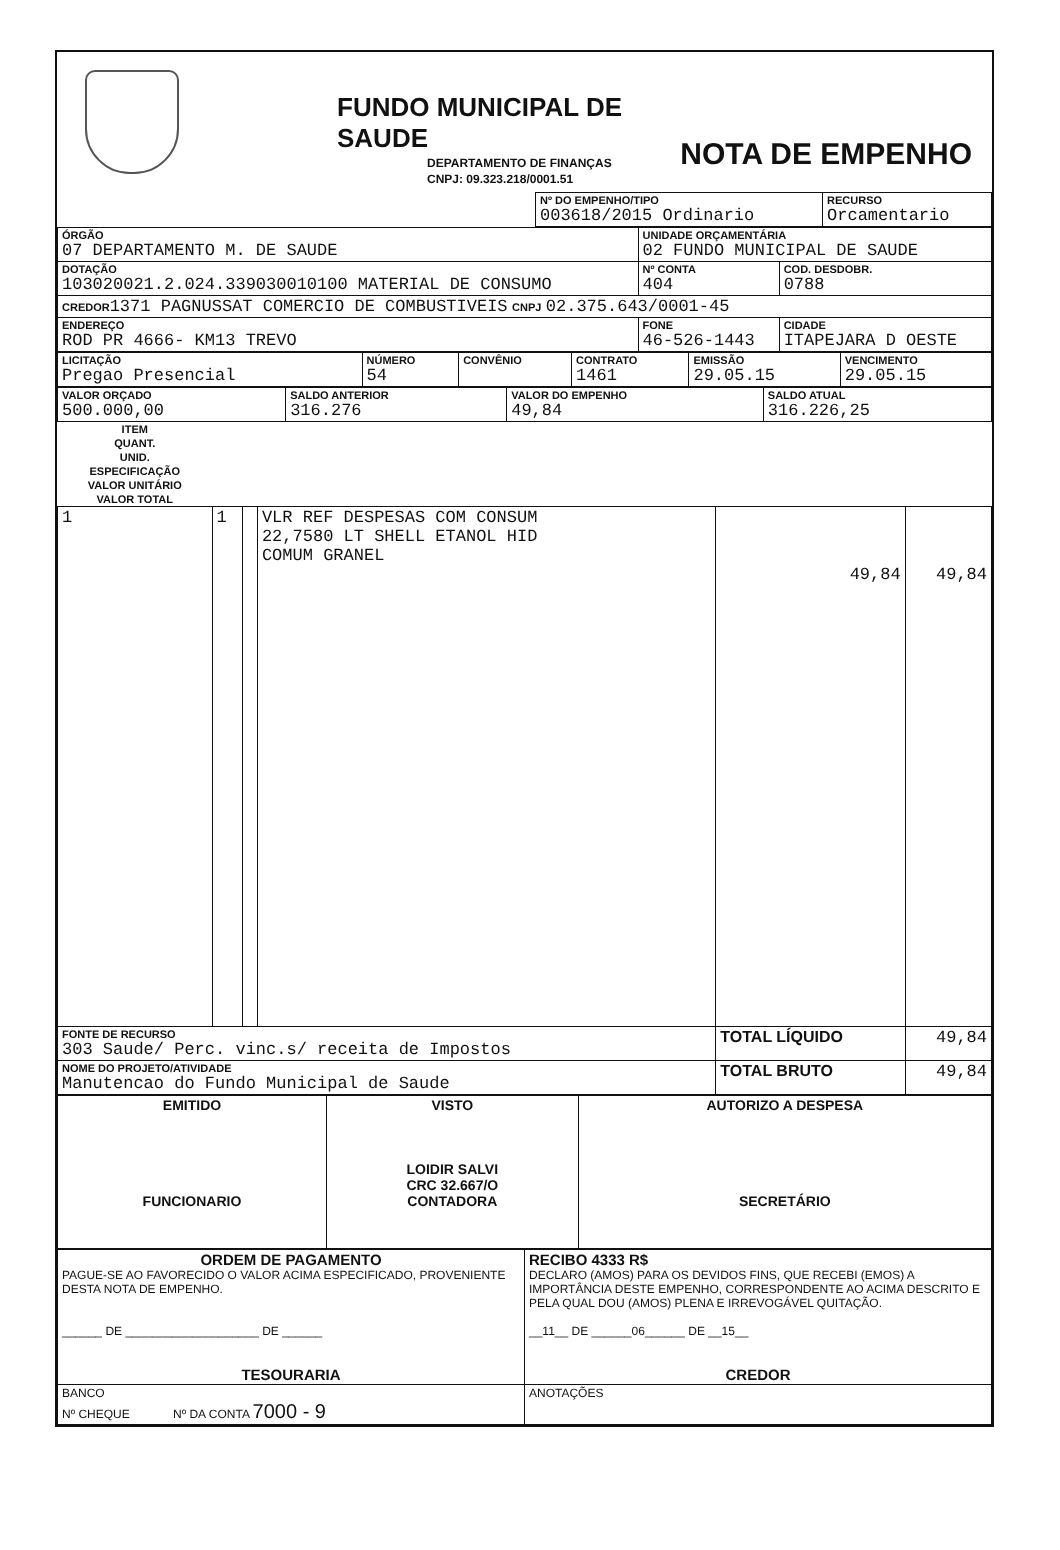FUNDO MUNICIPAL DE SAUDE
DEPARTAMENTO DE FINANÇAS
CNPJ: 09.323.218/0001.51
NOTA DE EMPENHO
| | Nº DO EMPENHO/TIPO 003618/2015 Ordinario | RECURSO Orcamentario |
| ÓRGÃO 07 DEPARTAMENTO M. DE SAUDE | UNIDADE ORÇAMENTÁRIA 02 FUNDO MUNICIPAL DE SAUDE | | |
| DOTAÇÃO 103020021.2.024.339030010100 MATERIAL DE CONSUMO | | Nº CONTA 404 | COD. DESDOBR. 0788 |
| CREDOR 1371 PAGNUSSAT COMERCIO DE COMBUSTIVEIS CNPJ 02.375.643/0001-45 | | | |
| ENDEREÇO ROD PR 4666- KM13 TREVO | FONE 46-526-1443 | | CIDADE ITAPEJARA D OESTE |
| LICITAÇÃO Pregao Presencial | NÚMERO 54 | CONVÊNIO | CONTRATO 1461 | EMISSÃO 29.05.15 | VENCIMENTO 29.05.15 |
| VALOR ORÇADO 500.000,00 | SALDO ANTERIOR 316.276 | VALOR DO EMPENHO 49,84 | SALDO ATUAL 316.226,25 |
| ITEM | QUANT. | UNID. | ESPECIFICAÇÃO | VALOR UNITÁRIO | VALOR TOTAL |
| --- | --- | --- | --- | --- | --- |
| 1 | 1 | | VLR REF DESPESAS COM CONSUM 22,7580 LT SHELL ETANOL HID COMUM GRANEL | 49,84 | 49,84 |
| FONTE DE RECURSO 303 Saude/ Perc. vinc.s/ receita de Impostos | | | | TOTAL LÍQUIDO | 49,84 |
| NOME DO PROJETO/ATIVIDADE Manutencao do Fundo Municipal de Saude | | | | TOTAL BRUTO | 49,84 |
| EMITIDO FUNCIONARIO | VISTO LOIDIR SALVI CRC 32.667/O CONTADORA | AUTORIZO A DESPESA SECRETÁRIO |
| ORDEM DE PAGAMENTO PAGUE-SE AO FAVORECIDO O VALOR ACIMA ESPECIFICADO, PROVENIENTE DESTA NOTA DE EMPENHO. ______ DE ____________________ DE ______ TESOURARIA | RECIBO 4333 R$ DECLARO (AMOS) PARA OS DEVIDOS FINS, QUE RECEBI (EMOS) A IMPORTÂNCIA DESTE EMPENHO, CORRESPONDENTE AO ACIMA DESCRITO E PELA QUAL DOU (AMOS) PLENA E IRREVOGÁVEL QUITAÇÃO. __11__ DE ______06______ DE __15__ CREDOR |
| BANCO Nº CHEQUE Nº DA CONTA 7000 - 9 | ANOTAÇÕES |